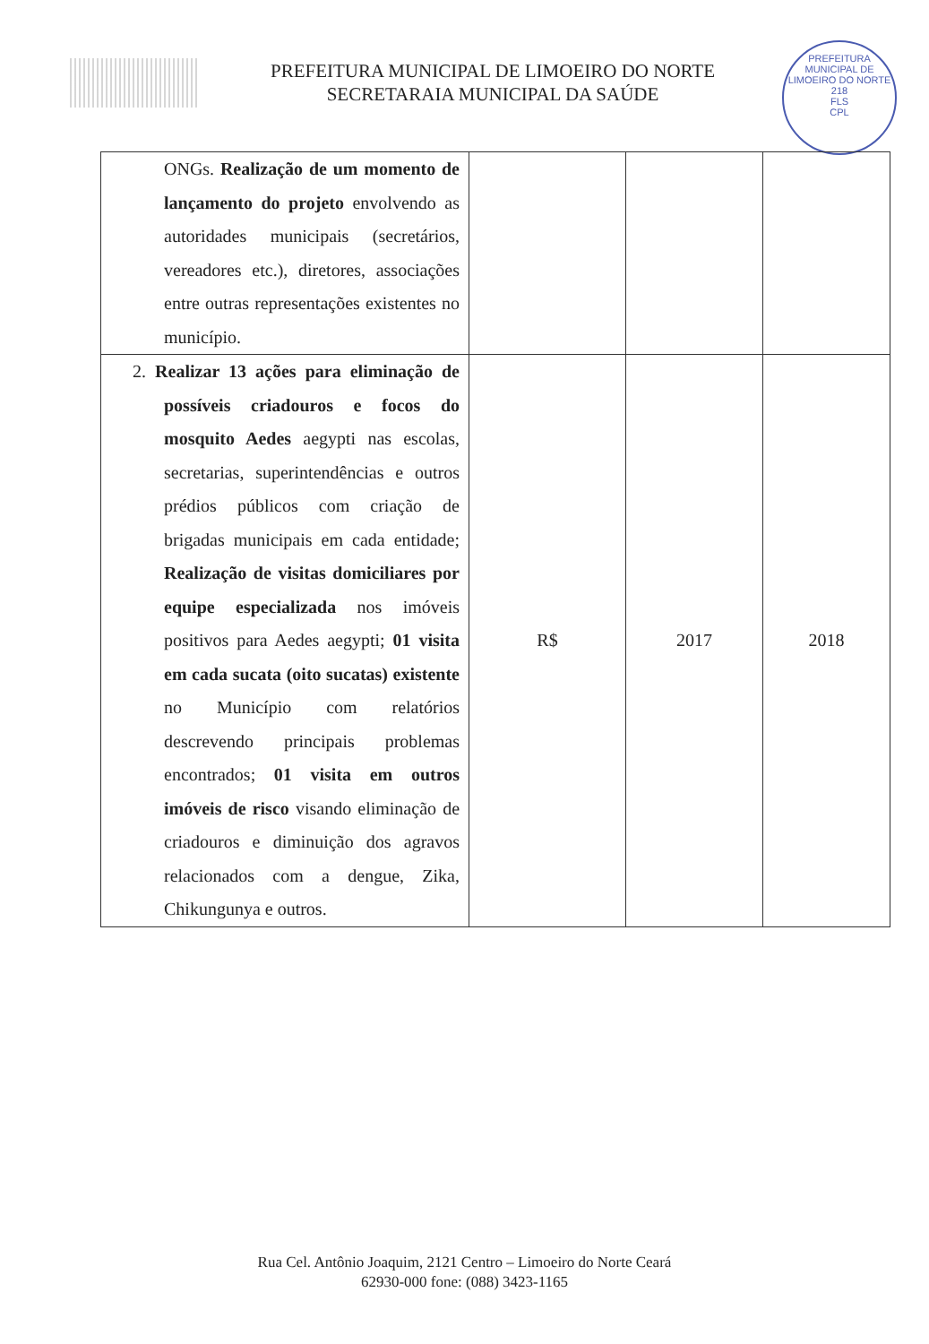PREFEITURA MUNICIPAL DE LIMOEIRO DO NORTE
SECRETARAIA MUNICIPAL DA SAÚDE
PREFEITURA MUNICIPAL DE LIMOEIRO DO NORTE
218
FLS
CPL
| ONGs. Realização de um momento de lançamento do projeto envolvendo as autoridades municipais (secretários, vereadores etc.), diretores, associações entre outras representações existentes no município. | | | |
| 2. Realizar 13 ações para eliminação de possíveis criadouros e focos do mosquito Aedes aegypti nas escolas, secretarias, superintendências e outros prédios públicos com criação de brigadas municipais em cada entidade; Realização de visitas domiciliares por equipe especializada nos imóveis positivos para Aedes aegypti; 01 visita em cada sucata (oito sucatas) existente no Município com relatórios descrevendo principais problemas encontrados; 01 visita em outros imóveis de risco visando eliminação de criadouros e diminuição dos agravos relacionados com a dengue, Zika, Chikungunya e outros. | R$ | 2017 | 2018 |
Rua Cel. Antônio Joaquim, 2121 Centro – Limoeiro do Norte Ceará
62930-000 fone: (088) 3423-1165